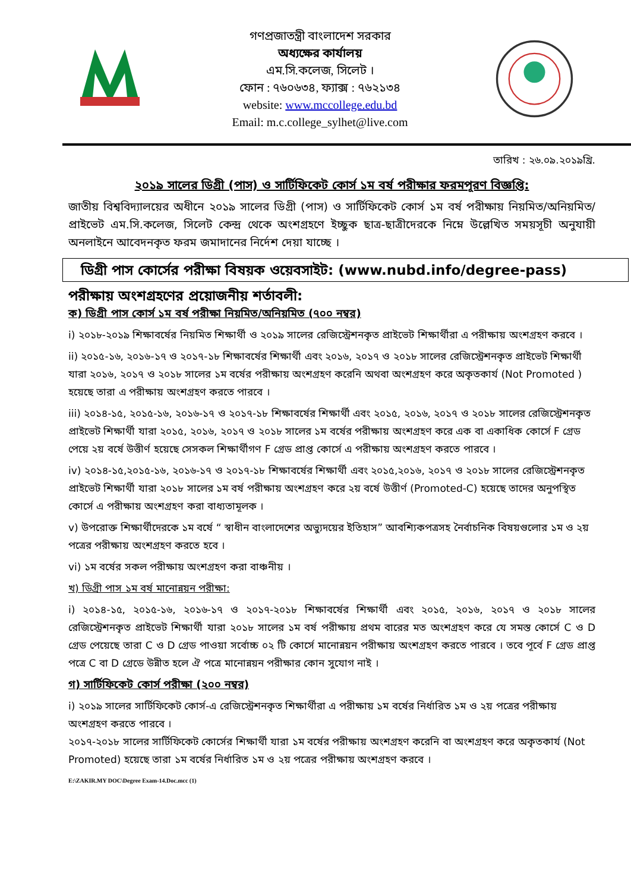গণপ্রজাতন্ত্রী বাংলাদেশ সরকার
অধ্যক্ষের কার্যালয়
এম.সি.কলেজ, সিলেট ।
ফোন : ৭৬০৬৩৪, ফ্যাক্স : ৭৬২১৩৪
website: www.mccollege.edu.bd
Email: m.c.college_sylhet@live.com
তারিখ : ২৬.০৯.২০১৯খ্রি.
২০১৯ সালের ডিগ্রী (পাস) ও সার্টিফিকেট কোর্স ১ম বর্ষ পরীক্ষার ফরমপূরণ বিজ্ঞপ্তি:
জাতীয় বিশ্ববিদ্যালয়ের অধীনে ২০১৯ সালের ডিগ্রী (পাস) ও সার্টিফিকেট কোর্স ১ম বর্ষ পরীক্ষায় নিয়মিত/অনিয়মিত/প্রাইভেট এম.সি.কলেজ, সিলেট কেন্দ্র থেকে অংশগ্রহণে ইচ্ছুক ছাত্র-ছাত্রীদেরকে নিম্নে উল্লেখিত সময়সূচী অনুযায়ী অনলাইনে আবেদনকৃত ফরম জমাদানের নির্দেশ দেয়া যাচ্ছে ।
ডিগ্রী পাস কোর্সের পরীক্ষা বিষয়ক ওয়েবসাইট: (www.nubd.info/degree-pass)
পরীক্ষায় অংশগ্রহণের প্রয়োজনীয় শর্তাবলী:
ক) ডিগ্রী পাস কোর্স ১ম বর্ষ পরীক্ষা নিয়মিত/অনিয়মিত (৭০০ নম্বর)
i) ২০১৮-২০১৯ শিক্ষাবর্ষের নিয়মিত শিক্ষার্থী ও ২০১৯ সালের রেজিস্ট্রেশনকৃত প্রাইভেট শিক্ষার্থীরা এ পরীক্ষায় অংশগ্রহণ করবে ।
ii) ২০১৫-১৬, ২০১৬-১৭ ও ২০১৭-১৮ শিক্ষাবর্ষের শিক্ষার্থী এবং ২০১৬, ২০১৭ ও ২০১৮ সালের রেজিস্ট্রেশনকৃত প্রাইভেট শিক্ষার্থী যারা ২০১৬, ২০১৭ ও ২০১৮ সালের ১ম বর্ষের পরীক্ষায় অংশগ্রহণ করেনি অথবা অংশগ্রহণ করে অকৃতকার্য (Not Promoted ) হয়েছে তারা এ পরীক্ষায় অংশগ্রহণ করতে পারবে ।
iii) ২০১৪-১৫, ২০১৫-১৬, ২০১৬-১৭ ও ২০১৭-১৮ শিক্ষাবর্ষের শিক্ষার্থী এবং ২০১৫, ২০১৬, ২০১৭ ও ২০১৮ সালের রেজিস্ট্রেশনকৃত প্রাইভেট শিক্ষার্থী যারা ২০১৫, ২০১৬, ২০১৭ ও ২০১৮ সালের ১ম বর্ষের পরীক্ষায় অংশগ্রহণ করে এক বা একাধিক কোর্সে F গ্রেড পেয়ে ২য় বর্ষে উত্তীর্ণ হয়েছে সেসকল শিক্ষার্থীগণ F গ্রেড প্রাপ্ত কোর্সে এ পরীক্ষায় অংশগ্রহণ করতে পারবে ।
iv) ২০১৪-১৫,২০১৫-১৬, ২০১৬-১৭ ও ২০১৭-১৮ শিক্ষাবর্ষের শিক্ষার্থী এবং ২০১৫,২০১৬, ২০১৭ ও ২০১৮ সালের রেজিস্ট্রেশনকৃত প্রাইভেট শিক্ষার্থী যারা ২০১৮ সালের ১ম বর্ষ পরীক্ষায় অংশগ্রহণ করে ২য় বর্ষে উত্তীর্ণ (Promoted-C) হয়েছে তাদের অনুপস্থিত কোর্সে এ পরীক্ষায় অংশগ্রহণ করা বাধ্যতামূলক ।
v) উপরোক্ত শিক্ষার্থীদেরকে ১ম বর্ষে “ স্বাধীন বাংলাদেশের অভ্যুদয়ের ইতিহাস” আবশ্যিকপত্রসহ নৈর্বাচনিক বিষয়গুলোর ১ম ও ২য় পত্রের পরীক্ষায় অংশগ্রহণ করতে হবে ।
vi) ১ম বর্ষের সকল পরীক্ষায় অংশগ্রহণ করা বাঞ্চনীয় ।
খ) ডিগ্রী পাস ১ম বর্ষ মানোন্নয়ন পরীক্ষা:
i) ২০১৪-১৫, ২০১৫-১৬, ২০১৬-১৭ ও ২০১৭-২০১৮ শিক্ষাবর্ষের শিক্ষার্থী এবং ২০১৫, ২০১৬, ২০১৭ ও ২০১৮ সালের রেজিস্ট্রেশনকৃত প্রাইভেট শিক্ষার্থী যারা ২০১৮ সালের ১ম বর্ষ পরীক্ষায় প্রথম বারের মত অংশগ্রহণ করে যে সমস্ত কোর্সে C ও D গ্রেড পেয়েছে তারা C ও D গ্রেড পাওয়া সর্বোচ্চ ০২ টি কোর্সে মানোন্নয়ন পরীক্ষায় অংশগ্রহণ করতে পারবে । তবে পূর্বে F গ্রেড প্রাপ্ত পত্রে C বা D গ্রেডে উন্নীত হলে ঐ পত্রে মানোন্নয়ন পরীক্ষার কোন সুযোগ নাই ।
গ) সার্টিফিকেট কোর্স পরীক্ষা (২০০ নম্বর)
i) ২০১৯ সালের সার্টিফিকেট কোর্স-এ রেজিস্ট্রেশনকৃত শিক্ষার্থীরা এ পরীক্ষায় ১ম বর্ষের নির্ধারিত ১ম ও ২য় পত্রের পরীক্ষায় অংশগ্রহণ করতে পারবে ।
২০১৭-২০১৮ সালের সার্টিফিকেট কোর্সের শিক্ষার্থী যারা ১ম বর্ষের পরীক্ষায় অংশগ্রহণ করেনি বা অংশগ্রহণ করে অকৃতকার্য (Not Promoted) হয়েছে তারা ১ম বর্ষের নির্ধারিত ১ম ও ২য় পত্রের পরীক্ষায় অংশগ্রহণ করবে ।
E:\ZAKIR.MY DOC\Degree Exam-14.Doc.mcc (1)